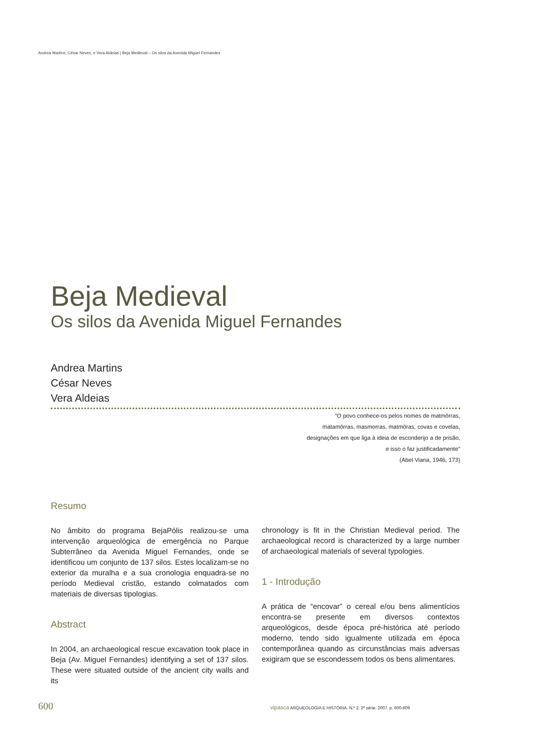Andrea Martins, César Neves, e Vera Aldeias | Beja Medieval – Os silos da Avenida Miguel Fernandes
Beja Medieval
Os silos da Avenida Miguel Fernandes
Andrea Martins
César Neves
Vera Aldeias
“O povo conhece-os pelos nomes de matmôrras,
matamôrras, masmorras, matmôras, covas e covelas,
designações em que liga à ideia de esconderijo a de prisão,
e isso o faz justificadamente”
(Abel Viana, 1946, 173)
Resumo
No âmbito do programa BejaPólis realizou-se uma intervenção arqueológica de emergência no Parque Subterrâneo da Avenida Miguel Fernandes, onde se identificou um conjunto de 137 silos. Estes localizam-se no exterior da muralha e a sua cronologia enquadra-se no período Medieval cristão, estando colmatados com materiais de diversas tipologias.
Abstract
In 2004, an archaeological rescue excavation took place in Beja (Av. Miguel Fernandes) identifying a set of 137 silos. These were situated outside of the ancient city walls and its
chronology is fit in the Christian Medieval period. The archaeological record is characterized by a large number of archaeological materials of several typologies.
1 - Introdução
A prática de “encovar” o cereal e/ou bens alimentícios encontra-se presente em diversos contextos arqueológicos, desde época pré-histórica até período moderno, tendo sido igualmente utilizada em época contemporânea quando as circunstâncias mais adversas exigiram que se escondessem todos os bens alimentares.
600 vipasca ARQUEOLOGIA E HISTÓRIA. N.º 2. 2ª série. 2007. p. 600-609